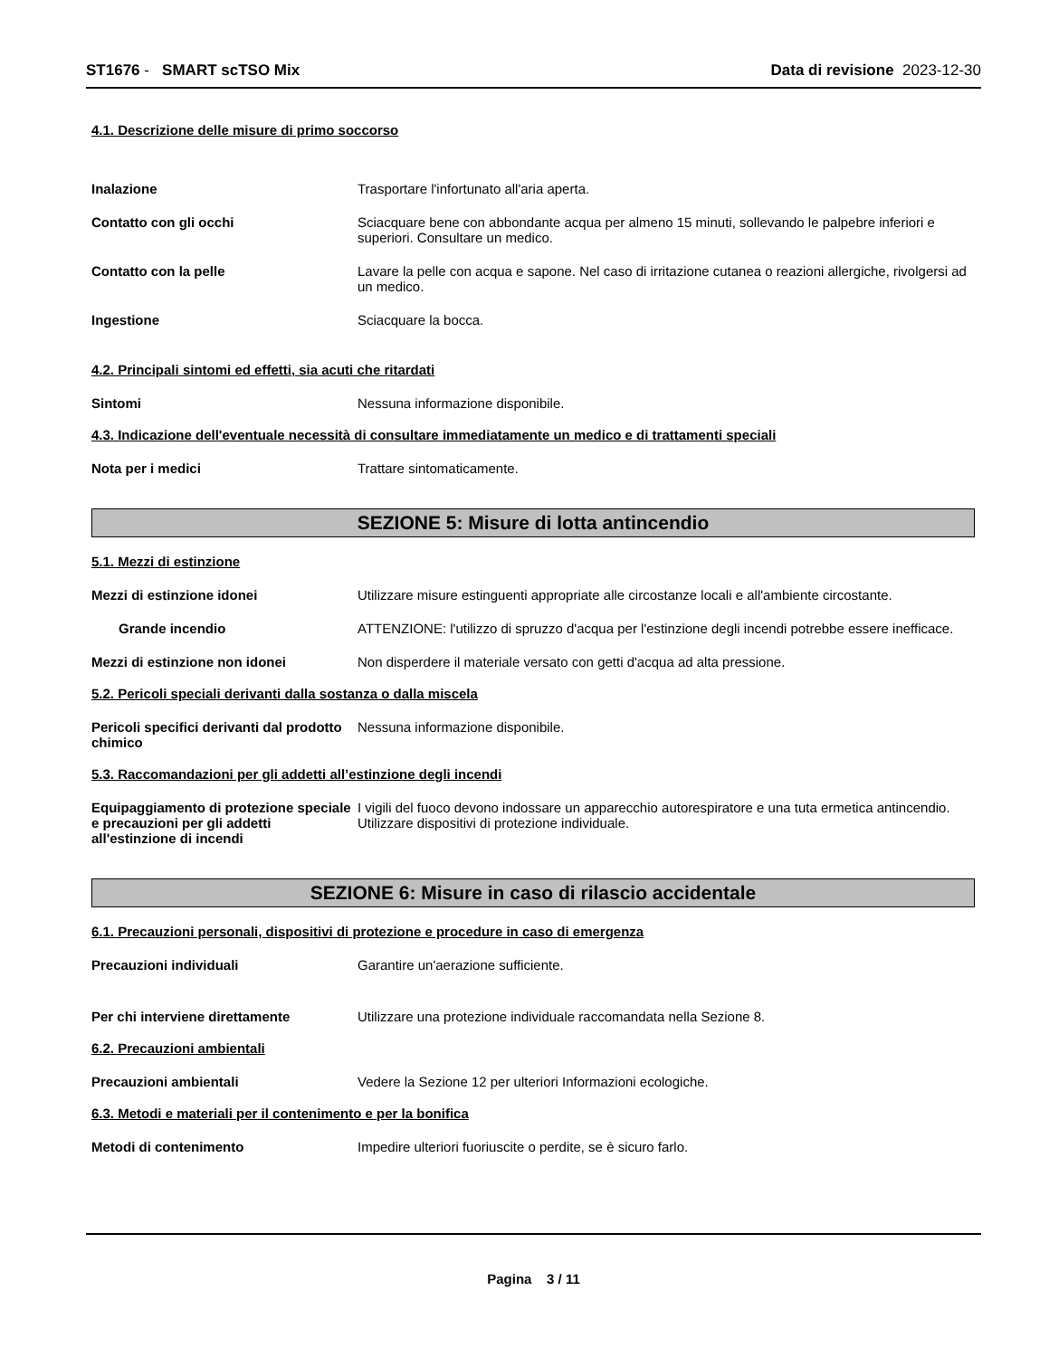ST1676 - SMART scTSO Mix Data di revisione 2023-12-30
4.1. Descrizione delle misure di primo soccorso
Inalazione Trasportare l'infortunato all'aria aperta.
Contatto con gli occhi Sciacquare bene con abbondante acqua per almeno 15 minuti, sollevando le palpebre inferiori e superiori. Consultare un medico.
Contatto con la pelle Lavare la pelle con acqua e sapone. Nel caso di irritazione cutanea o reazioni allergiche, rivolgersi ad un medico.
Ingestione Sciacquare la bocca.
4.2. Principali sintomi ed effetti, sia acuti che ritardati
Sintomi Nessuna informazione disponibile.
4.3. Indicazione dell'eventuale necessità di consultare immediatamente un medico e di trattamenti speciali
Nota per i medici Trattare sintomaticamente.
SEZIONE 5: Misure di lotta antincendio
5.1. Mezzi di estinzione
Mezzi di estinzione idonei Utilizzare misure estinguenti appropriate alle circostanze locali e all'ambiente circostante.
Grande incendio ATTENZIONE: l'utilizzo di spruzzo d'acqua per l'estinzione degli incendi potrebbe essere inefficace.
Mezzi di estinzione non idonei Non disperdere il materiale versato con getti d'acqua ad alta pressione.
5.2. Pericoli speciali derivanti dalla sostanza o dalla miscela
Pericoli specifici derivanti dal prodotto chimico
Nessuna informazione disponibile.
5.3. Raccomandazioni per gli addetti all’estinzione degli incendi
Equipaggiamento di protezione speciale e precauzioni per gli addetti all'estinzione di incendi
I vigili del fuoco devono indossare un apparecchio autorespiratore e una tuta ermetica antincendio. Utilizzare dispositivi di protezione individuale.
SEZIONE 6: Misure in caso di rilascio accidentale
6.1. Precauzioni personali, dispositivi di protezione e procedure in caso di emergenza
Precauzioni individuali Garantire un'aerazione sufficiente.
Per chi interviene direttamente Utilizzare una protezione individuale raccomandata nella Sezione 8.
6.2. Precauzioni ambientali
Precauzioni ambientali Vedere la Sezione 12 per ulteriori Informazioni ecologiche.
6.3. Metodi e materiali per il contenimento e per la bonifica
Metodi di contenimento Impedire ulteriori fuoriuscite o perdite, se è sicuro farlo.
Pagina 3 / 11